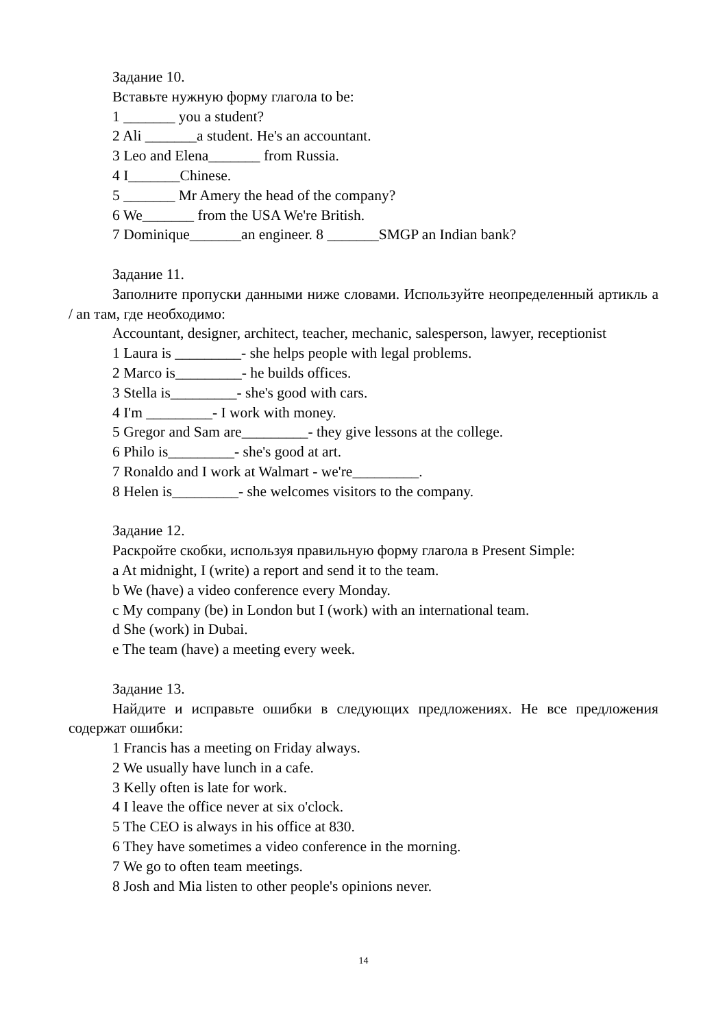Задание 10.
Вставьте нужную форму глагола to be:
1 _______ you a student?
2 Ali _______a student. He's an accountant.
3 Leo and Elena_______ from Russia.
4 I_______Chinese.
5 _______ Mr Amery the head of the company?
6 We_______ from the USA We're British.
7 Dominique_______an engineer. 8 _______SMGP an Indian bank?
Задание 11.
Заполните пропуски данными ниже словами. Используйте неопределенный артикль a / an там, где необходимо:
Accountant, designer, architect, teacher, mechanic, salesperson, lawyer, receptionist
1 Laura is _________- she helps people with legal problems.
2 Marco is_________- he builds offices.
3 Stella is_________- she's good with cars.
4 I'm _________- I work with money.
5 Gregor and Sam are_________- they give lessons at the college.
6 Philo is_________- she's good at art.
7 Ronaldo and I work at Walmart - we're_________.
8 Helen is_________- she welcomes visitors to the company.
Задание 12.
Раскройте скобки, используя правильную форму глагола в Present Simple:
a At midnight, I (write) a report and send it to the team.
b We (have) a video conference every Monday.
c My company (be) in London but I (work) with an international team.
d She (work) in Dubai.
e The team (have) a meeting every week.
Задание 13.
Найдите и исправьте ошибки в следующих предложениях. Не все предложения содержат ошибки:
1 Francis has a meeting on Friday always.
2 We usually have lunch in a cafe.
3 Kelly often is late for work.
4 I leave the office never at six o'clock.
5 The CEO is always in his office at 830.
6 They have sometimes a video conference in the morning.
7 We go to often team meetings.
8 Josh and Mia listen to other people's opinions never.
14